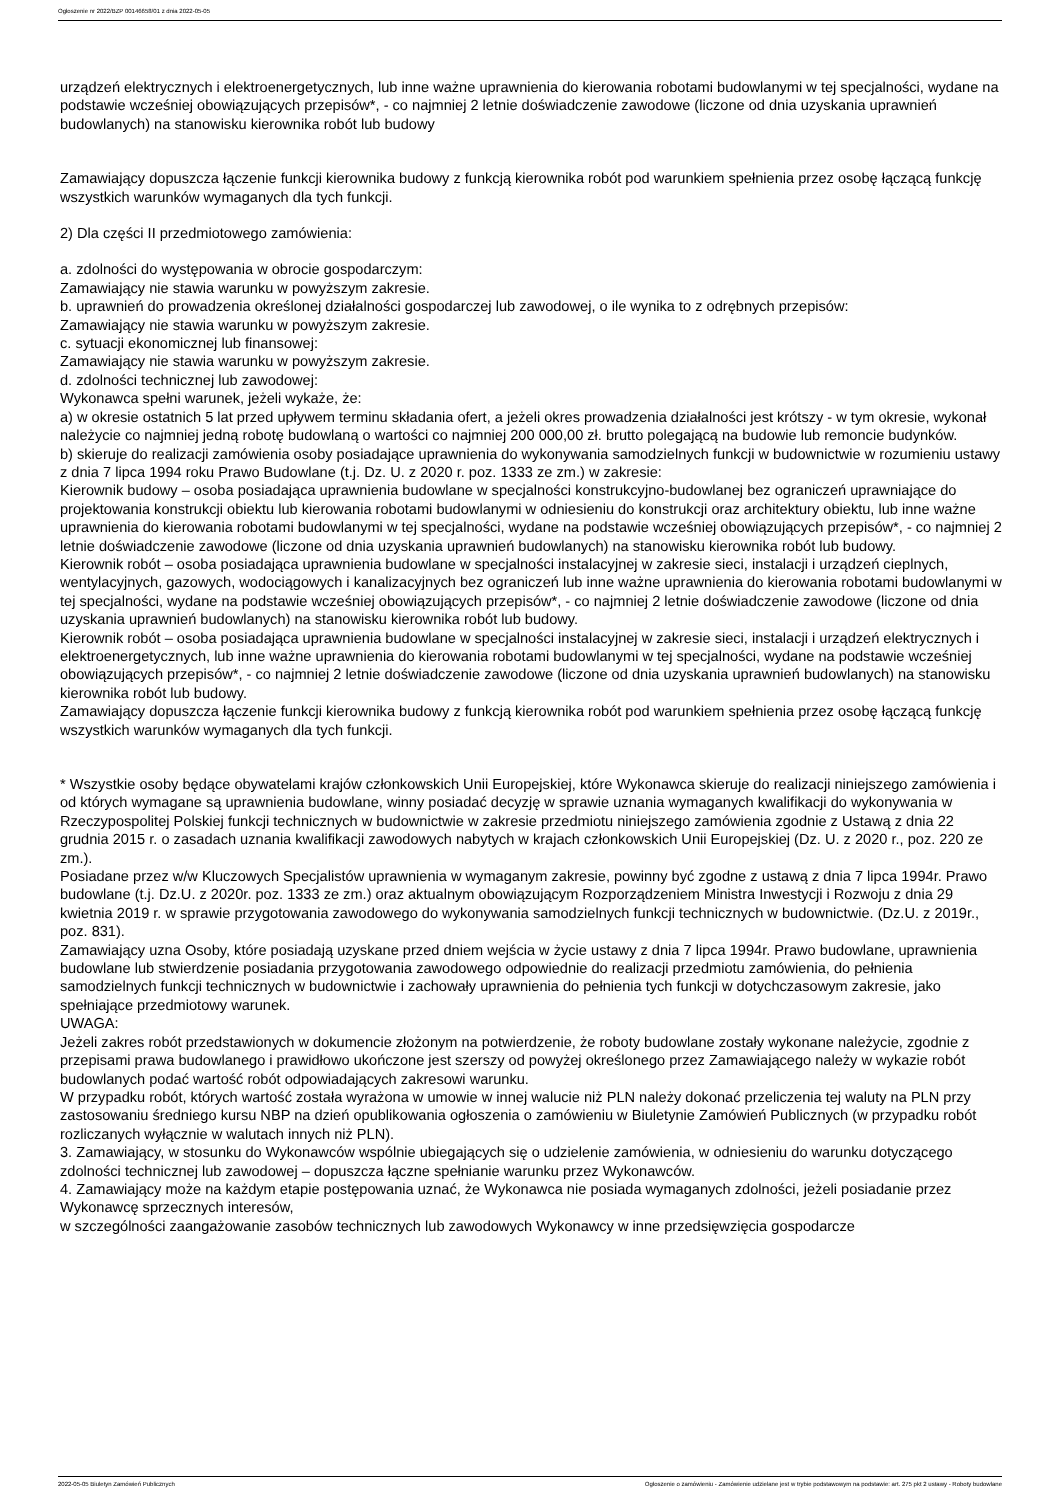Ogłoszenie nr 2022/BZP 00146658/01 z dnia 2022-05-05
urządzeń elektrycznych i elektroenergetycznych, lub inne ważne uprawnienia do kierowania robotami budowlanymi w tej specjalności, wydane na podstawie wcześniej obowiązujących przepisów*, - co najmniej 2 letnie doświadczenie zawodowe (liczone od dnia uzyskania uprawnień budowlanych) na stanowisku kierownika robót lub budowy
Zamawiający dopuszcza łączenie funkcji kierownika budowy z funkcją kierownika robót pod warunkiem spełnienia przez osobę łączącą funkcję wszystkich warunków wymaganych dla tych funkcji.
2) Dla części II przedmiotowego zamówienia:
a. zdolności do występowania w obrocie gospodarczym:
Zamawiający nie stawia warunku w powyższym zakresie.
b. uprawnień do prowadzenia określonej działalności gospodarczej lub zawodowej, o ile wynika to z odrębnych przepisów:
Zamawiający nie stawia warunku w powyższym zakresie.
c. sytuacji ekonomicznej lub finansowej:
Zamawiający nie stawia warunku w powyższym zakresie.
d. zdolności technicznej lub zawodowej:
Wykonawca spełni warunek, jeżeli wykaże, że:
a) w okresie ostatnich 5 lat przed upływem terminu składania ofert, a jeżeli okres prowadzenia działalności jest krótszy - w tym okresie, wykonał należycie co najmniej jedną robotę budowlaną o wartości co najmniej 200 000,00 zł. brutto polegającą na budowie lub remoncie budynków.
b) skieruje do realizacji zamówienia osoby posiadające uprawnienia do wykonywania samodzielnych funkcji w budownictwie w rozumieniu ustawy z dnia 7 lipca 1994 roku Prawo Budowlane (t.j. Dz. U. z 2020 r. poz. 1333 ze zm.) w zakresie:
Kierownik budowy – osoba posiadająca uprawnienia budowlane w specjalności konstrukcyjno-budowlanej bez ograniczeń uprawniające do projektowania konstrukcji obiektu lub kierowania robotami budowlanymi w odniesieniu do konstrukcji oraz architektury obiektu, lub inne ważne uprawnienia do kierowania robotami budowlanymi w tej specjalności, wydane na podstawie wcześniej obowiązujących przepisów*, - co najmniej 2 letnie doświadczenie zawodowe (liczone od dnia uzyskania uprawnień budowlanych) na stanowisku kierownika robót lub budowy.
Kierownik robót – osoba posiadająca uprawnienia budowlane w specjalności instalacyjnej w zakresie sieci, instalacji i urządzeń cieplnych, wentylacyjnych, gazowych, wodociągowych i kanalizacyjnych bez ograniczeń lub inne ważne uprawnienia do kierowania robotami budowlanymi w tej specjalności, wydane na podstawie wcześniej obowiązujących przepisów*, - co najmniej 2 letnie doświadczenie zawodowe (liczone od dnia uzyskania uprawnień budowlanych) na stanowisku kierownika robót lub budowy.
Kierownik robót – osoba posiadająca uprawnienia budowlane w specjalności instalacyjnej w zakresie sieci, instalacji i urządzeń elektrycznych i elektroenergetycznych, lub inne ważne uprawnienia do kierowania robotami budowlanymi w tej specjalności, wydane na podstawie wcześniej obowiązujących przepisów*, - co najmniej 2 letnie doświadczenie zawodowe (liczone od dnia uzyskania uprawnień budowlanych) na stanowisku kierownika robót lub budowy.
Zamawiający dopuszcza łączenie funkcji kierownika budowy z funkcją kierownika robót pod warunkiem spełnienia przez osobę łączącą funkcję wszystkich warunków wymaganych dla tych funkcji.
* Wszystkie osoby będące obywatelami krajów członkowskich Unii Europejskiej, które Wykonawca skieruje do realizacji niniejszego zamówienia i od których wymagane są uprawnienia budowlane, winny posiadać decyzję w sprawie uznania wymaganych kwalifikacji do wykonywania w Rzeczypospolitej Polskiej funkcji technicznych w budownictwie w zakresie przedmiotu niniejszego zamówienia zgodnie z Ustawą z dnia 22 grudnia 2015 r. o zasadach uznania kwalifikacji zawodowych nabytych w krajach członkowskich Unii Europejskiej (Dz. U. z 2020 r., poz. 220 ze zm.).
Posiadane przez w/w Kluczowych Specjalistów uprawnienia w wymaganym zakresie, powinny być zgodne z ustawą z dnia 7 lipca 1994r. Prawo budowlane (t.j. Dz.U. z 2020r. poz. 1333 ze zm.) oraz aktualnym obowiązującym Rozporządzeniem Ministra Inwestycji i Rozwoju z dnia 29 kwietnia 2019 r. w sprawie przygotowania zawodowego do wykonywania samodzielnych funkcji technicznych w budownictwie. (Dz.U. z 2019r., poz. 831).
Zamawiający uzna Osoby, które posiadają uzyskane przed dniem wejścia w życie ustawy z dnia 7 lipca 1994r. Prawo budowlane, uprawnienia budowlane lub stwierdzenie posiadania przygotowania zawodowego odpowiednie do realizacji przedmiotu zamówienia, do pełnienia samodzielnych funkcji technicznych w budownictwie i zachowały uprawnienia do pełnienia tych funkcji w dotychczasowym zakresie, jako spełniające przedmiotowy warunek.
UWAGA:
Jeżeli zakres robót przedstawionych w dokumencie złożonym na potwierdzenie, że roboty budowlane zostały wykonane należycie, zgodnie z przepisami prawa budowlanego i prawidłowo ukończone jest szerszy od powyżej określonego przez Zamawiającego należy w wykazie robót budowlanych podać wartość robót odpowiadających zakresowi warunku.
W przypadku robót, których wartość została wyrażona w umowie w innej walucie niż PLN należy dokonać przeliczenia tej waluty na PLN przy zastosowaniu średniego kursu NBP na dzień opublikowania ogłoszenia o zamówieniu w Biuletynie Zamówień Publicznych (w przypadku robót rozliczanych wyłącznie w walutach innych niż PLN).
3. Zamawiający, w stosunku do Wykonawców wspólnie ubiegających się o udzielenie zamówienia, w odniesieniu do warunku dotyczącego zdolności technicznej lub zawodowej – dopuszcza łączne spełnianie warunku przez Wykonawców.
4. Zamawiający może na każdym etapie postępowania uznać, że Wykonawca nie posiada wymaganych zdolności, jeżeli posiadanie przez Wykonawcę sprzecznych interesów,
w szczególności zaangażowanie zasobów technicznych lub zawodowych Wykonawcy w inne przedsięwzięcia gospodarcze
2022-05-05 Biuletyn Zamówień Publicznych Ogłoszenie o zamówieniu - Zamówienie udzielane jest w trybie podstawowym na podstawie: art. 275 pkt 2 ustawy - Roboty budowlane